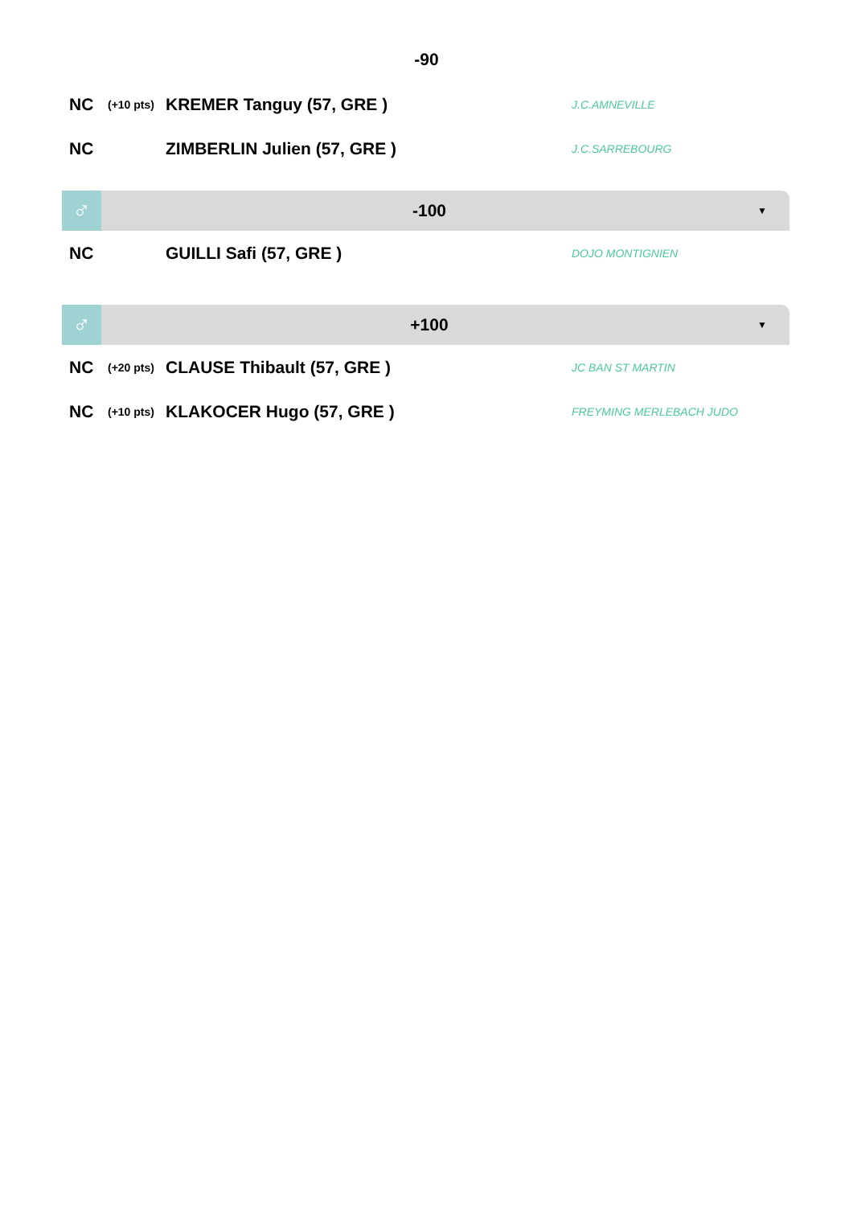-90
NC (+10 pts) KREMER Tanguy (57, GRE ) J.C.AMNEVILLE
NC ZIMBERLIN Julien (57, GRE ) J.C.SARREBOURG
♂
-100
▼
NC GUILLI Safi (57, GRE ) DOJO MONTIGNIEN
♂
+100
▼
NC (+20 pts) CLAUSE Thibault (57, GRE ) JC BAN ST MARTIN
NC (+10 pts) KLAKOCER Hugo (57, GRE ) FREYMING MERLEBACH JUDO